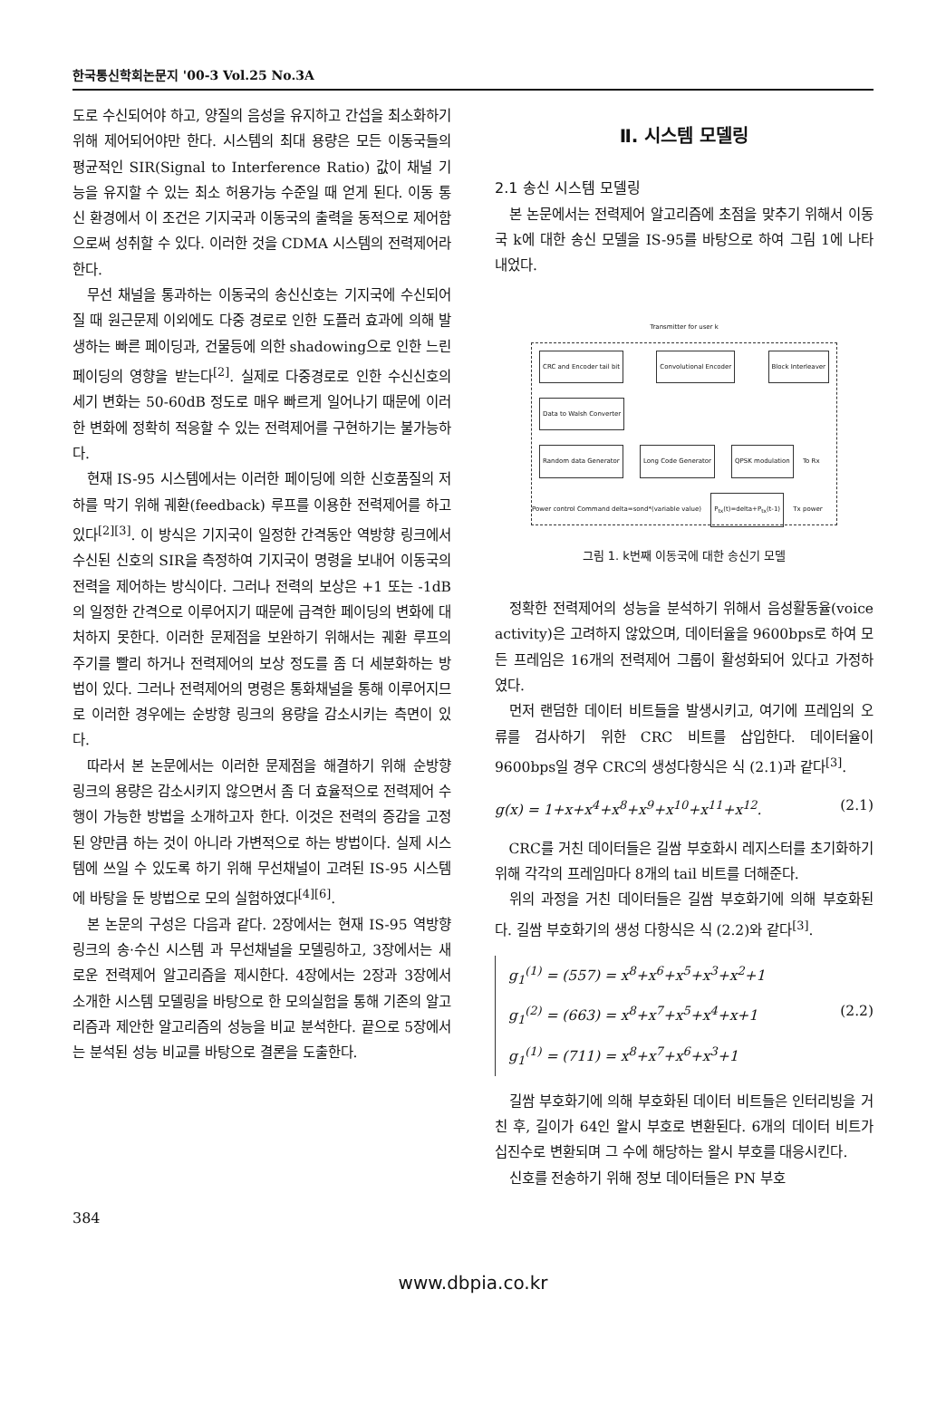한국통신학회논문지 '00-3 Vol.25 No.3A
도로 수신되어야 하고, 양질의 음성을 유지하고 간섭을 최소화하기 위해 제어되어야만 한다. 시스템의 최대 용량은 모든 이동국들의 평균적인 SIR(Signal to Interference Ratio) 값이 채널 기능을 유지할 수 있는 최소 허용가능 수준일 때 얻게 된다. 이동 통신 환경에서 이 조건은 기지국과 이동국의 출력을 동적으로 제어함으로써 성취할 수 있다. 이러한 것을 CDMA 시스템의 전력제어라 한다.
무선 채널을 통과하는 이동국의 송신신호는 기지국에 수신되어질 때 원근문제 이외에도 다중 경로로 인한 도플러 효과에 의해 발생하는 빠른 페이딩과, 건물등에 의한 shadowing으로 인한 느린 페이딩의 영향을 받는다<sup>[2]</sup>. 실제로 다중경로로 인한 수신신호의 세기 변화는 50-60dB 정도로 매우 빠르게 일어나기 때문에 이러한 변화에 정확히 적응할 수 있는 전력제어를 구현하기는 불가능하다.
현재 IS-95 시스템에서는 이러한 페이딩에 의한 신호품질의 저하를 막기 위해 궤환(feedback) 루프를 이용한 전력제어를 하고 있다<sup>[2][3]</sup>. 이 방식은 기지국이 일정한 간격동안 역방향 링크에서 수신된 신호의 SIR을 측정하여 기지국이 명령을 보내어 이동국의 전력을 제어하는 방식이다. 그러나 전력의 보상은 +1 또는 -1dB의 일정한 간격으로 이루어지기 때문에 급격한 페이딩의 변화에 대처하지 못한다. 이러한 문제점을 보완하기 위해서는 궤환 루프의 주기를 빨리 하거나 전력제어의 보상 정도를 좀 더 세분화하는 방법이 있다. 그러나 전력제어의 명령은 통화채널을 통해 이루어지므로 이러한 경우에는 순방향 링크의 용량을 감소시키는 측면이 있다.
따라서 본 논문에서는 이러한 문제점을 해결하기 위해 순방향 링크의 용량은 감소시키지 않으면서 좀 더 효율적으로 전력제어 수행이 가능한 방법을 소개하고자 한다. 이것은 전력의 증감을 고정된 양만큼 하는 것이 아니라 가변적으로 하는 방법이다. 실제 시스템에 쓰일 수 있도록 하기 위해 무선채널이 고려된 IS-95 시스템에 바탕을 둔 방법으로 모의 실험하였다<sup>[4][6]</sup>.
본 논문의 구성은 다음과 같다. 2장에서는 현재 IS-95 역방향 링크의 송·수신 시스템 과 무선채널을 모델링하고, 3장에서는 새로운 전력제어 알고리즘을 제시한다. 4장에서는 2장과 3장에서 소개한 시스템 모델링을 바탕으로 한 모의실험을 통해 기존의 알고리즘과 제안한 알고리즘의 성능을 비교 분석한다. 끝으로 5장에서는 분석된 성능 비교를 바탕으로 결론을 도출한다.
Ⅱ. 시스템 모델링
2.1 송신 시스템 모델링
본 논문에서는 전력제어 알고리즘에 초점을 맞추기 위해서 이동국 k에 대한 송신 모델을 IS-95를 바탕으로 하여 그림 1에 나타내었다.
Transmitter for user k
CRC and Encoder tail bit Convolutional Encoder Block Interleaver Data to Walsh Converter
Random data Generator Long Code Generator QPSK modulation
To Rx
Power control Command delta=sond*(variable value)
P<sub>tx</sub>(t)=delta+P<sub>tx</sub>(t-1)
Tx power
그림 1. k번째 이동국에 대한 송신기 모델
정확한 전력제어의 성능을 분석하기 위해서 음성활동율(voice activity)은 고려하지 않았으며, 데이터율을 9600bps로 하여 모든 프레임은 16개의 전력제어 그룹이 활성화되어 있다고 가정하였다.
먼저 랜덤한 데이터 비트들을 발생시키고, 여기에 프레임의 오류를 검사하기 위한 CRC 비트를 삽입한다. 데이터율이 9600bps일 경우 CRC의 생성다항식은 식 (2.1)과 같다<sup>[3]</sup>.
g(x) = 1+x+x<sup>4</sup>+x<sup>8</sup>+x<sup>9</sup>+x<sup>10</sup>+x<sup>11</sup>+x<sup>12</sup>. (2.1)
CRC를 거친 데이터들은 길쌈 부호화시 레지스터를 초기화하기 위해 각각의 프레임마다 8개의 tail 비트를 더해준다.
위의 과정을 거친 데이터들은 길쌈 부호화기에 의해 부호화된다. 길쌈 부호화기의 생성 다항식은 식 (2.2)와 같다<sup>[3]</sup>.
g<sub>1</sub><sup>(1)</sup> = (557) = x<sup>8</sup>+x<sup>6</sup>+x<sup>5</sup>+x<sup>3</sup>+x<sup>2</sup>+1
g<sub>1</sub><sup>(2)</sup> = (663) = x<sup>8</sup>+x<sup>7</sup>+x<sup>5</sup>+x<sup>4</sup>+x+1 (2.2)
g<sub>1</sub><sup>(1)</sup> = (711) = x<sup>8</sup>+x<sup>7</sup>+x<sup>6</sup>+x<sup>3</sup>+1
길쌈 부호화기에 의해 부호화된 데이터 비트들은 인터리빙을 거친 후, 길이가 64인 왈시 부호로 변환된다. 6개의 데이터 비트가 십진수로 변환되며 그 수에 해당하는 왈시 부호를 대응시킨다.
신호를 전송하기 위해 정보 데이터들은 PN 부호
384
www.dbpia.co.kr